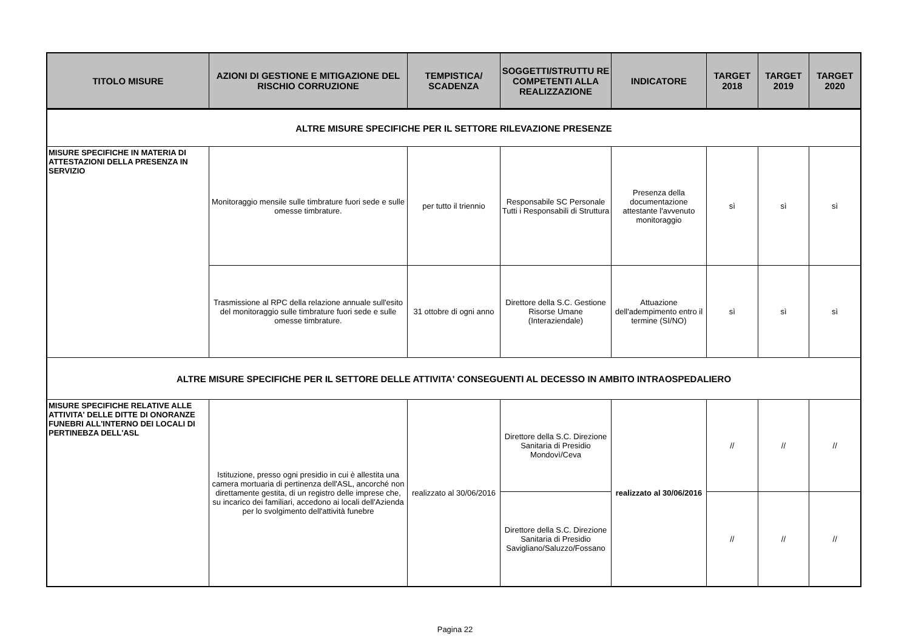| TITOLO MISURE | AZIONI DI GESTIONE E MITIGAZIONE DEL RISCHIO CORRUZIONE | TEMPISTICA/ SCADENZA | SOGGETTI/STRUTTU RE COMPETENTI ALLA REALIZZAZIONE | INDICATORE | TARGET 2018 | TARGET 2019 | TARGET 2020 |
| --- | --- | --- | --- | --- | --- | --- | --- |
| ALTRE MISURE SPECIFICHE PER IL SETTORE RILEVAZIONE PRESENZE | | | | | | | |
| MISURE SPECIFICHE IN MATERIA DI ATTESTAZIONI DELLA PRESENZA IN SERVIZIO | Monitoraggio mensile sulle timbrature fuori sede e sulle omesse timbrature. | per tutto il triennio | Responsabile SC Personale Tutti i Responsabili di Struttura | Presenza della documentazione attestante l'avvenuto monitoraggio | sì | sì | sì |
| | Trasmissione al RPC della relazione annuale sull'esito del monitoraggio sulle timbrature fuori sede e sulle omesse timbrature. | 31 ottobre di ogni anno | Direttore della S.C. Gestione Risorse Umane (Interaziendale) | Attuazione dell'adempimento entro il termine (SI/NO) | sì | sì | sì |
| ALTRE MISURE SPECIFICHE PER IL SETTORE DELLE ATTIVITA' CONSEGUENTI AL DECESSO IN AMBITO INTRAOSPEDALIERO | | | | | | | |
| MISURE SPECIFICHE RELATIVE ALLE ATTIVITA' DELLE DITTE DI ONORANZE FUNEBRI ALL'INTERNO DEI LOCALI DI PERTINEBZA DELL'ASL | Istituzione, presso ogni presidio in cui è allestita una camera mortuaria di pertinenza dell'ASL, ancorché non direttamente gestita, di un registro delle imprese che, su incarico dei familiari, accedono ai locali dell'Azienda per lo svolgimento dell'attività funebre | realizzato al 30/06/2016 | Direttore della S.C. Direzione Sanitaria di Presidio Mondovì/Ceva | realizzato al 30/06/2016 | // | // | // |
| | | | Direttore della S.C. Direzione Sanitaria di Presidio Savigliano/Saluzzo/Fossano | | // | // | // |
Pagina 22